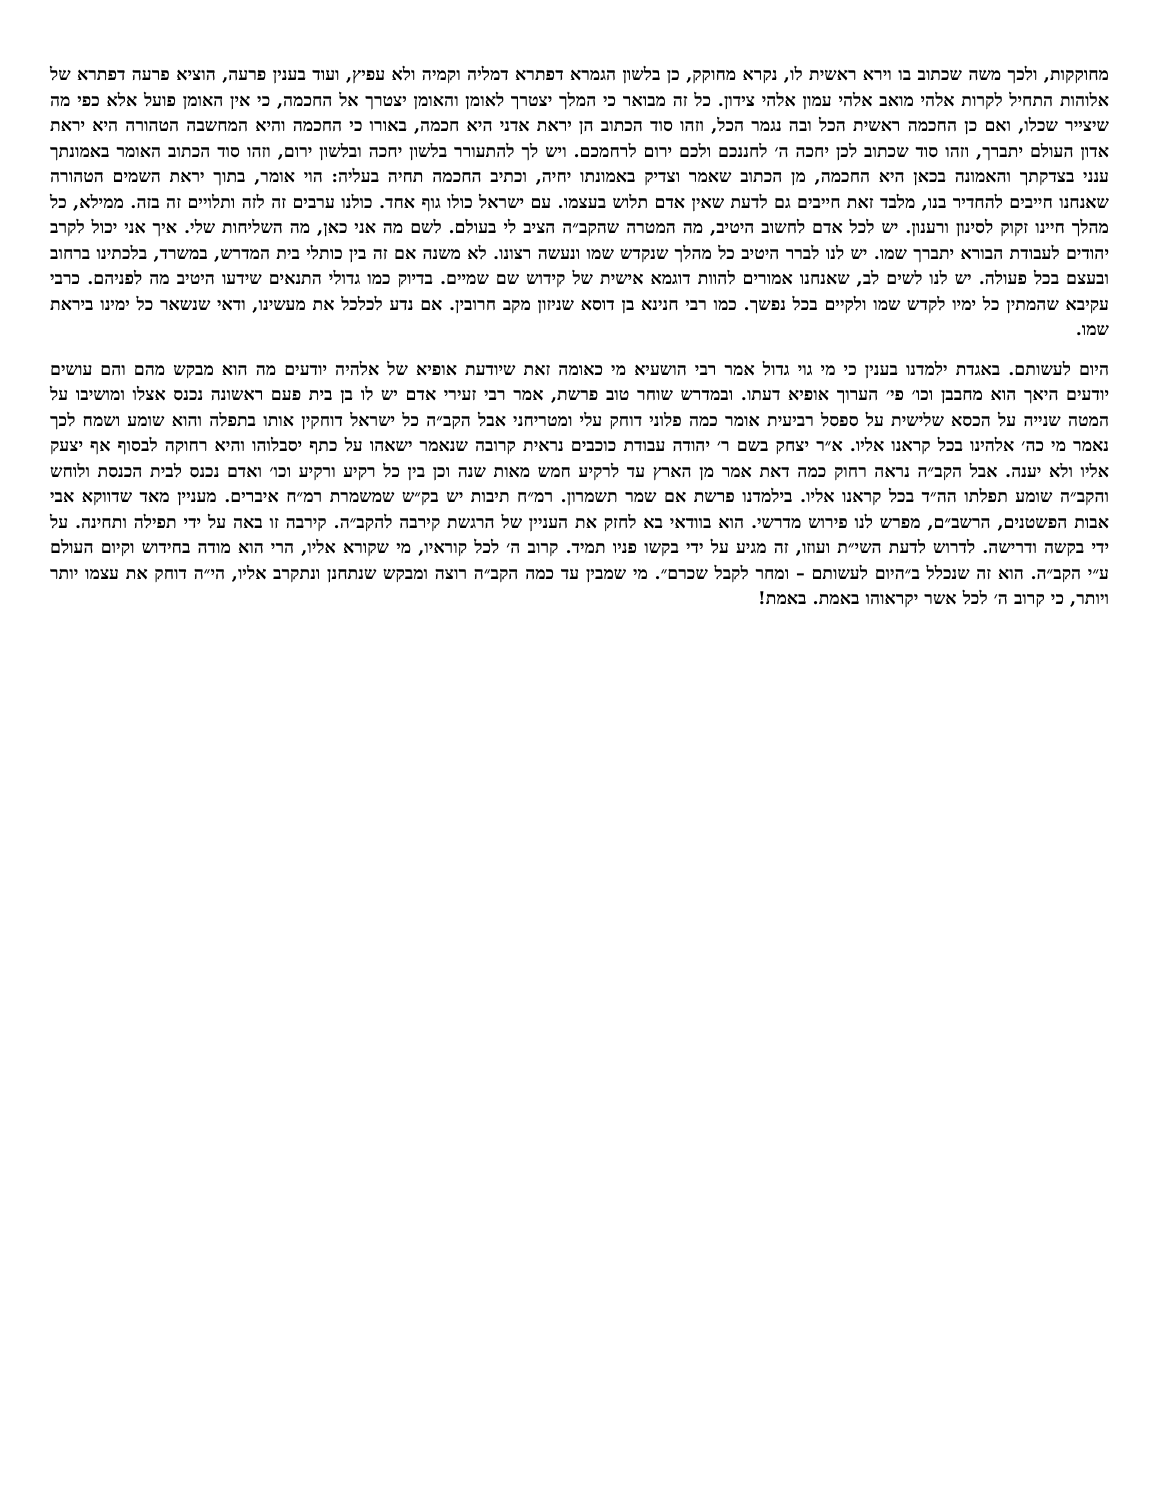מחוקקות, ולכך משה שכתוב בו וירא ראשית לו, נקרא מחוקק, כן בלשון הגמרא דפתרא דמליה וקמיה ולא עפיץ, ועוד בענין פרעה, הוציא פרעה דפתרא של אלוהות התחיל לקרות אלהי מואב אלהי עמון אלהי צידון. כל זה מבואר כי המלך יצטרך לאומן והאומן יצטרך אל החכמה, כי אין האומן פועל אלא כפי מה שיצייר שכלו, ואם כן החכמה ראשית הכל ובה נגמר הכל, וזהו סוד הכתוב הן יראת אדני היא חכמה, באורו כי החכמה והיא המחשבה הטהורה היא יראת אדון העולם יתברך, וזהו סוד שכתוב לכן יחכה ה׳ לחננכם ולכם ירום לרחמכם. ויש לך להתעורר בלשון יחכה ובלשון ירום, וזהו סוד הכתוב האומר באמונתך ענני בצדקתך והאמונה בכאן היא החכמה, מן הכתוב שאמר וצדיק באמונתו יחיה, וכתיב החכמה תחיה בעליה: הוי אומר, בתוך יראת השמים הטהורה שאנחנו חייבים להחדיר בנו, מלבד זאת חייבים גם לדעת שאין אדם תלוש בעצמו. עם ישראל כולו גוף אחד. כולנו ערבים זה לזה ותלויים זה בזה. ממילא, כל מהלך חיינו זקוק לסינון ורענון. יש לכל אדם לחשוב היטיב, מה המטרה שהקב״ה הציב לי בעולם. לשם מה אני כאן, מה השליחות שלי. איך אני יכול לקרב יהודים לעבודת הבורא יתברך שמו. יש לנו לברר היטיב כל מהלך שנקדש שמו ונעשה רצונו. לא משנה אם זה בין כותלי בית המדרש, במשרד, בלכתינו ברחוב ובעצם בכל פעולה. יש לנו לשים לב, שאנחנו אמורים להוות דוגמא אישית של קידוש שם שמיים. בדיוק כמו גדולי התנאים שידעו היטיב מה לפניהם. כרבי עקיבא שהמתין כל ימיו לקדש שמו ולקיים בכל נפשך. כמו רבי חנינא בן דוסא שניזון מקב חרובין. אם נדע לכלכל את מעשינו, ודאי שנשאר כל ימינו ביראת שמו.
היום לעשותם. באגדת ילמדנו בענין כי מי גוי גדול אמר רבי הושעיא מי כאומה זאת שיודעת אופיא של אלהיה יודעים מה הוא מבקש מהם והם עושים יודעים היאך הוא מחבבן וכו׳ פי׳ הערוך אופיא דעתו. ובמדרש שוחר טוב פרשת, אמר רבי זעירי אדם יש לו בן בית פעם ראשונה נכנס אצלו ומושיבו על המטה שנייה על הכסא שלישית על ספסל רביעית אומר כמה פלוני דוחק עלי ומטריחני אבל הקב״ה כל ישראל דוחקין אותו בתפלה והוא שומע ושמח לכך נאמר מי כה׳ אלהינו בכל קראנו אליו. א״ר יצחק בשם ר׳ יהודה עבודת כוכבים נראית קרובה שנאמר ישאהו על כתף יסבלוהו והיא רחוקה לבסוף אף יצעק אליו ולא יענה. אבל הקב״ה נראה רחוק כמה דאת אמר מן הארץ עד לרקיע חמש מאות שנה וכן בין כל רקיע ורקיע וכו׳ ואדם נכנס לבית הכנסת ולוחש והקב״ה שומע תפלתו הה״ד בכל קראנו אליו. בילמדנו פרשת אם שמר תשמרון. רמ״ח תיבות יש בק״ש שמשמרת רמ״ח איברים. מעניין מאד שדווקא אבי אבות הפשטנים, הרשב״ם, מפרש לנו פירוש מדרשי. הוא בוודאי בא לחזק את העניין של הרגשת קירבה להקב״ה. קירבה זו באה על ידי תפילה ותחינה. על ידי בקשה ודרישה. לדרוש לדעת השי״ת ועוזו, זה מגיע על ידי בקשו פניו תמיד. קרוב ה׳ לכל קוראיו, מי שקורא אליו, הרי הוא מודה בחידוש וקיום העולם ע״י הקב״ה. הוא זה שנכלל ב״היום לעשותם – ומחר לקבל שכרם״. מי שמבין עד כמה הקב״ה רוצה ומבקש שנתחנן ונתקרב אליו, הי״ה דוחק את עצמו יותר ויותר, כי קרוב ה׳ לכל אשר יקראוהו באמת. באמת!